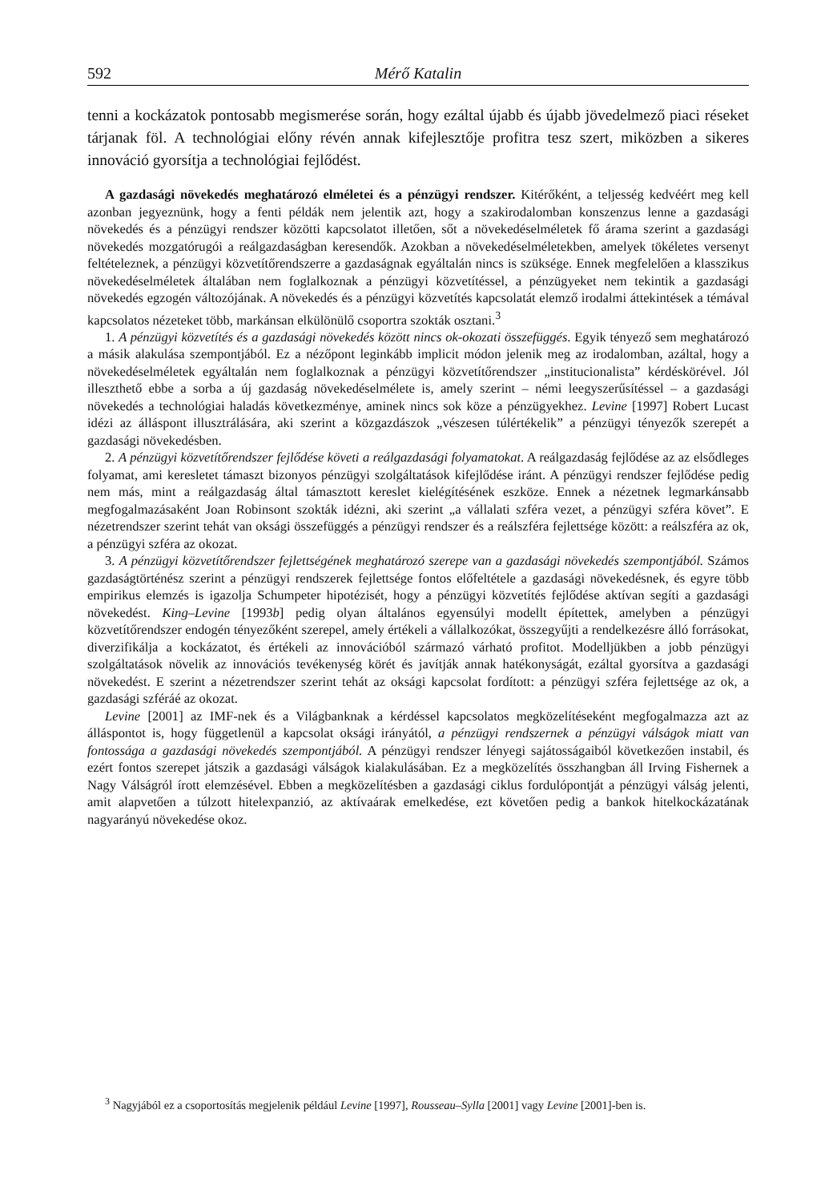592 Mérő Katalin
tenni a kockázatok pontosabb megismerése során, hogy ezáltal újabb és újabb jövedelmező piaci réseket tárjanak föl. A technológiai előny révén annak kifejlesztője profitra tesz szert, miközben a sikeres innováció gyorsítja a technológiai fejlődést.
A gazdasági növekedés meghatározó elméletei és a pénzügyi rendszer. Kitérőként, a teljesség kedvéért meg kell azonban jegyeznünk, hogy a fenti példák nem jelentik azt, hogy a szakirodalomban konszenzus lenne a gazdasági növekedés és a pénzügyi rendszer közötti kapcsolatot illetően, sőt a növekedéselméletek fő árama szerint a gazdasági növekedés mozgatórugói a reálgazdaságban keresendők. Azokban a növekedéselméletekben, amelyek tökéletes versenyt feltételeznek, a pénzügyi közvetítőrendszerre a gazdaságnak egyáltalán nincs is szüksége. Ennek megfelelően a klasszikus növekedéselméletek általában nem foglalkoznak a pénzügyi közvetítéssel, a pénzügyeket nem tekintik a gazdasági növekedés egzogén változójának. A növekedés és a pénzügyi közvetítés kapcsolatát elemző irodalmi áttekintések a témával kapcsolatos nézeteket több, markánsan elkülönülő csoportra szokták osztani.<sup>3</sup>
1. A pénzügyi közvetítés és a gazdasági növekedés között nincs ok-okozati összefüggés. Egyik tényező sem meghatározó a másik alakulása szempontjából. Ez a nézőpont leginkább implicit módon jelenik meg az irodalomban, azáltal, hogy a növekedéselméletek egyáltalán nem foglalkoznak a pénzügyi közvetítőrendszer „institucionalista” kérdéskörével. Jól illeszthető ebbe a sorba a új gazdaság növekedéselmélete is, amely szerint – némi leegyszerűsítéssel – a gazdasági növekedés a technológiai haladás következménye, aminek nincs sok köze a pénzügyekhez. Levine [1997] Robert Lucast idézi az álláspont illusztrálására, aki szerint a közgazdászok „vészesen túlértékelik” a pénzügyi tényezők szerepét a gazdasági növekedésben.
2. A pénzügyi közvetítőrendszer fejlődése követi a reálgazdasági folyamatokat. A reálgazdaság fejlődése az az elsődleges folyamat, ami keresletet támaszt bizonyos pénzügyi szolgáltatások kifejlődése iránt. A pénzügyi rendszer fejlődése pedig nem más, mint a reálgazdaság által támasztott kereslet kielégítésének eszköze. Ennek a nézetnek legmarkánsabb megfogalmazásaként Joan Robinsont szokták idézni, aki szerint „a vállalati szféra vezet, a pénzügyi szféra követ”. E nézetrendszer szerint tehát van oksági összefüggés a pénzügyi rendszer és a reálszféra fejlettsége között: a reálszféra az ok, a pénzügyi szféra az okozat.
3. A pénzügyi közvetítőrendszer fejlettségének meghatározó szerepe van a gazdasági növekedés szempontjából. Számos gazdaságtörténész szerint a pénzügyi rendszerek fejlettsége fontos előfeltétele a gazdasági növekedésnek, és egyre több empirikus elemzés is igazolja Schumpeter hipotézisét, hogy a pénzügyi közvetítés fejlődése aktívan segíti a gazdasági növekedést. King–Levine [1993b] pedig olyan általános egyensúlyi modellt építettek, amelyben a pénzügyi közvetítőrendszer endogén tényezőként szerepel, amely értékeli a vállalkozókat, összegyűjti a rendelkezésre álló forrásokat, diverzifikálja a kockázatot, és értékeli az innovációból származó várható profitot. Modelljükben a jobb pénzügyi szolgáltatások növelik az innovációs tevékenység körét és javítják annak hatékonyságát, ezáltal gyorsítva a gazdasági növekedést. E szerint a nézetrendszer szerint tehát az oksági kapcsolat fordított: a pénzügyi szféra fejlettsége az ok, a gazdasági szféráé az okozat.
Levine [2001] az IMF-nek és a Világbanknak a kérdéssel kapcsolatos megközelítéseként megfogalmazza azt az álláspontot is, hogy függetlenül a kapcsolat oksági irányától, a pénzügyi rendszernek a pénzügyi válságok miatt van fontossága a gazdasági növekedés szempontjából. A pénzügyi rendszer lényegi sajátosságaiból következően instabil, és ezért fontos szerepet játszik a gazdasági válságok kialakulásában. Ez a megközelítés összhangban áll Irving Fishernek a Nagy Válságról írott elemzésével. Ebben a megközelítésben a gazdasági ciklus fordulópontját a pénzügyi válság jelenti, amit alapvetően a túlzott hitelexpanzió, az aktívaárak emelkedése, ezt követően pedig a bankok hitelkockázatának nagyarányú növekedése okoz.
<sup>3</sup> Nagyjából ez a csoportosítás megjelenik például Levine [1997], Rousseau–Sylla [2001] vagy Levine [2001]-ben is.